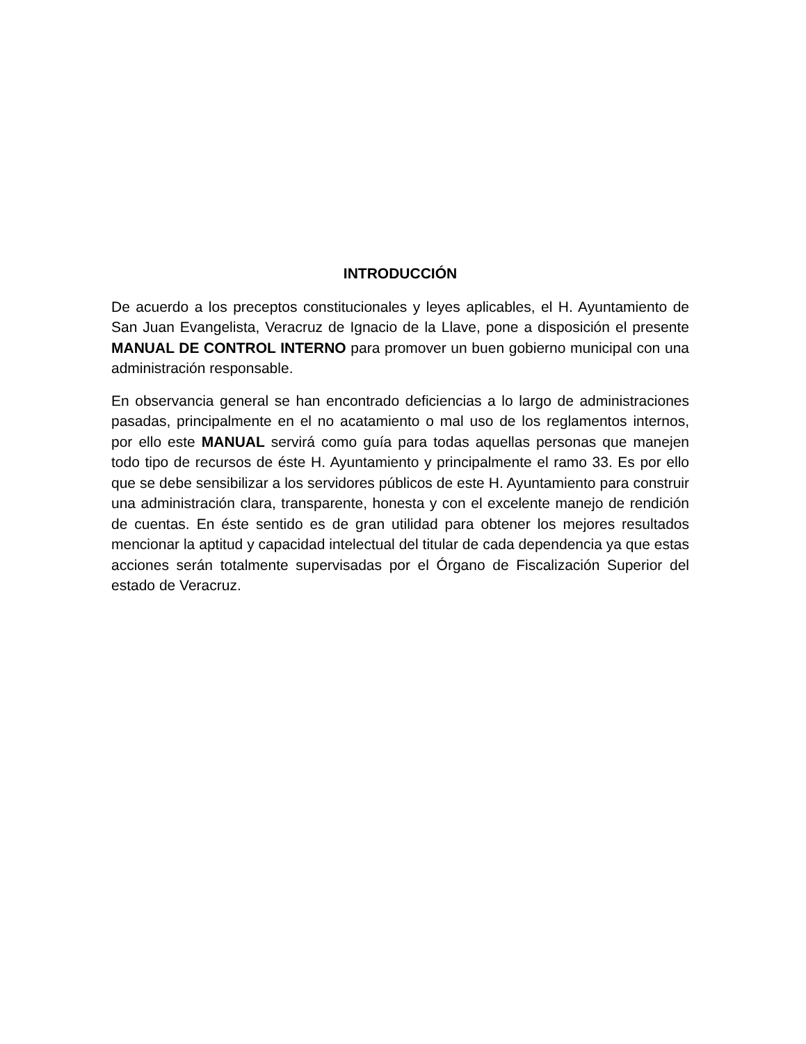INTRODUCCIÓN
De acuerdo a los preceptos constitucionales y leyes aplicables, el H. Ayuntamiento de San Juan Evangelista, Veracruz de Ignacio de la Llave, pone a disposición el presente MANUAL DE CONTROL INTERNO para promover un buen gobierno municipal con una administración responsable.
En observancia general se han encontrado deficiencias a lo largo de administraciones pasadas, principalmente en el no acatamiento o mal uso de los reglamentos internos, por ello este MANUAL servirá como guía para todas aquellas personas que manejen todo tipo de recursos de éste H. Ayuntamiento y principalmente el ramo 33. Es por ello que se debe sensibilizar a los servidores públicos de este H. Ayuntamiento para construir una administración clara, transparente, honesta y con el excelente manejo de rendición de cuentas. En éste sentido es de gran utilidad para obtener los mejores resultados mencionar la aptitud y capacidad intelectual del titular de cada dependencia ya que estas acciones serán totalmente supervisadas por el Órgano de Fiscalización Superior del estado de Veracruz.